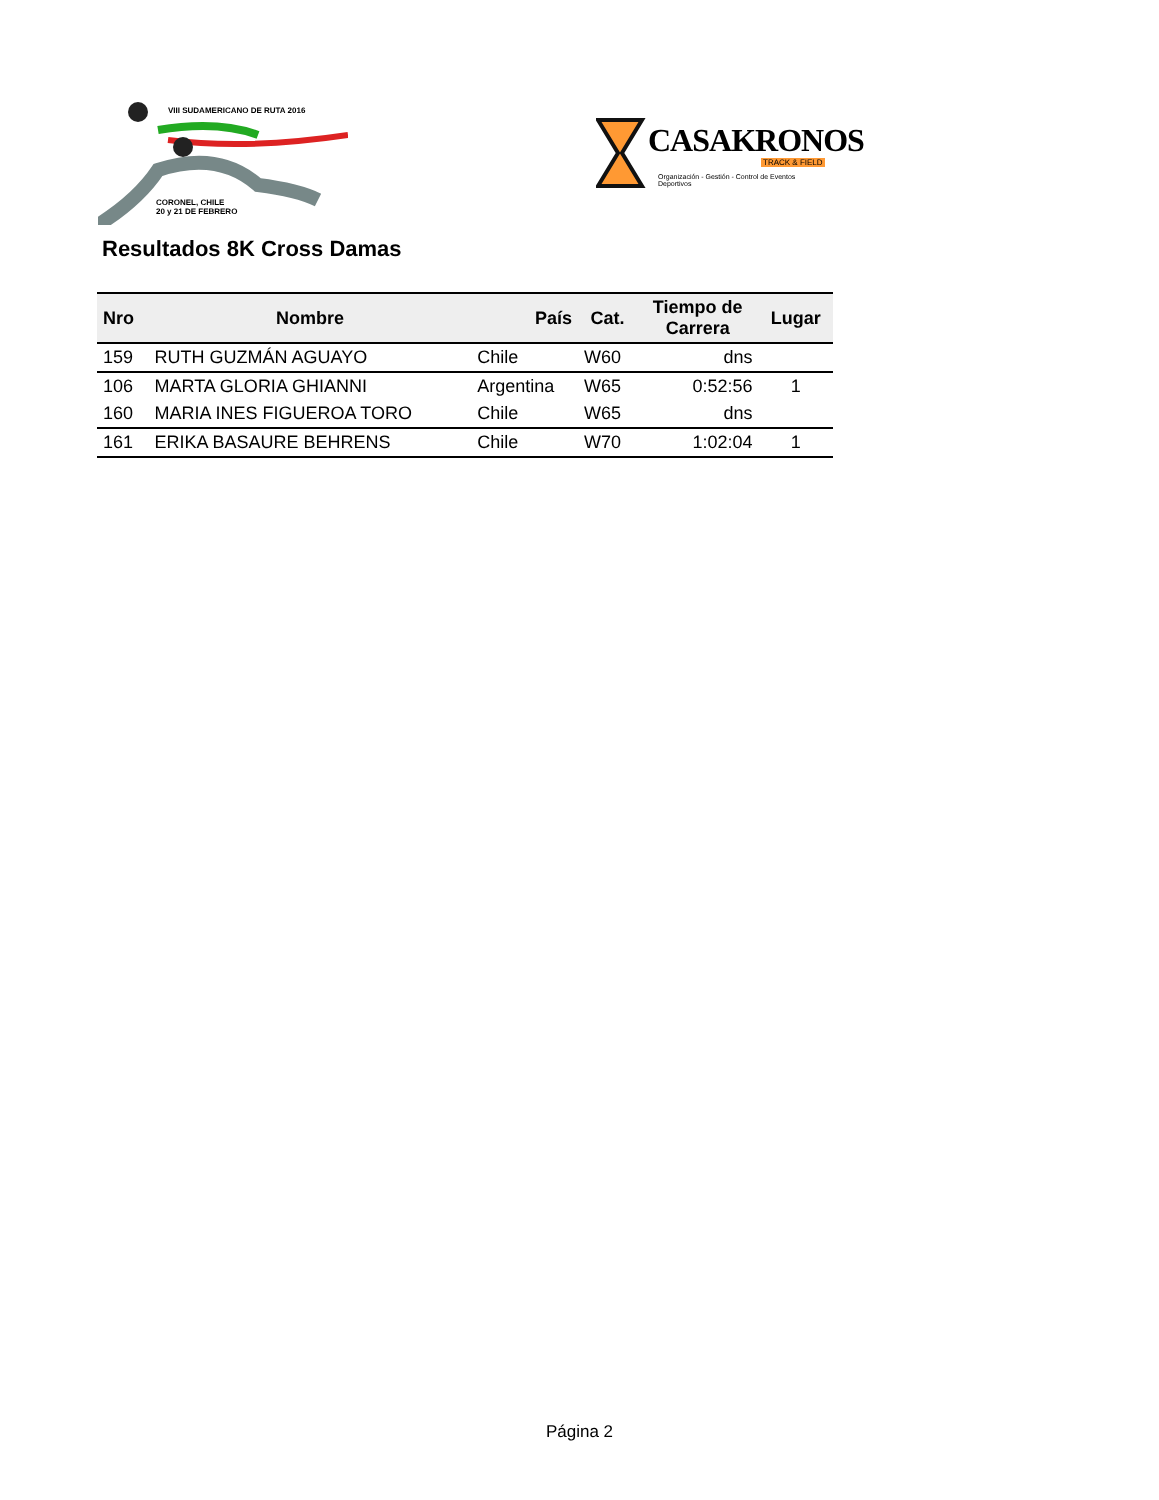VIII SUDAMERICANO DE RUTA 2016
CORONEL, CHILE
20 y 21 DE FEBRERO
CASAKRONOS
TRACK & FIELD
Organización - Gestión - Control de Eventos Deportivos
Resultados 8K Cross Damas
| Nro | Nombre | País | Cat. | Tiempo de Carrera | Lugar |
| --- | --- | --- | --- | --- | --- |
| 159 | RUTH GUZMÁN AGUAYO | Chile | W60 | dns | |
| 106 | MARTA GLORIA GHIANNI | Argentina | W65 | 0:52:56 | 1 |
| 160 | MARIA INES FIGUEROA TORO | Chile | W65 | dns | |
| 161 | ERIKA BASAURE BEHRENS | Chile | W70 | 1:02:04 | 1 |
Página 2